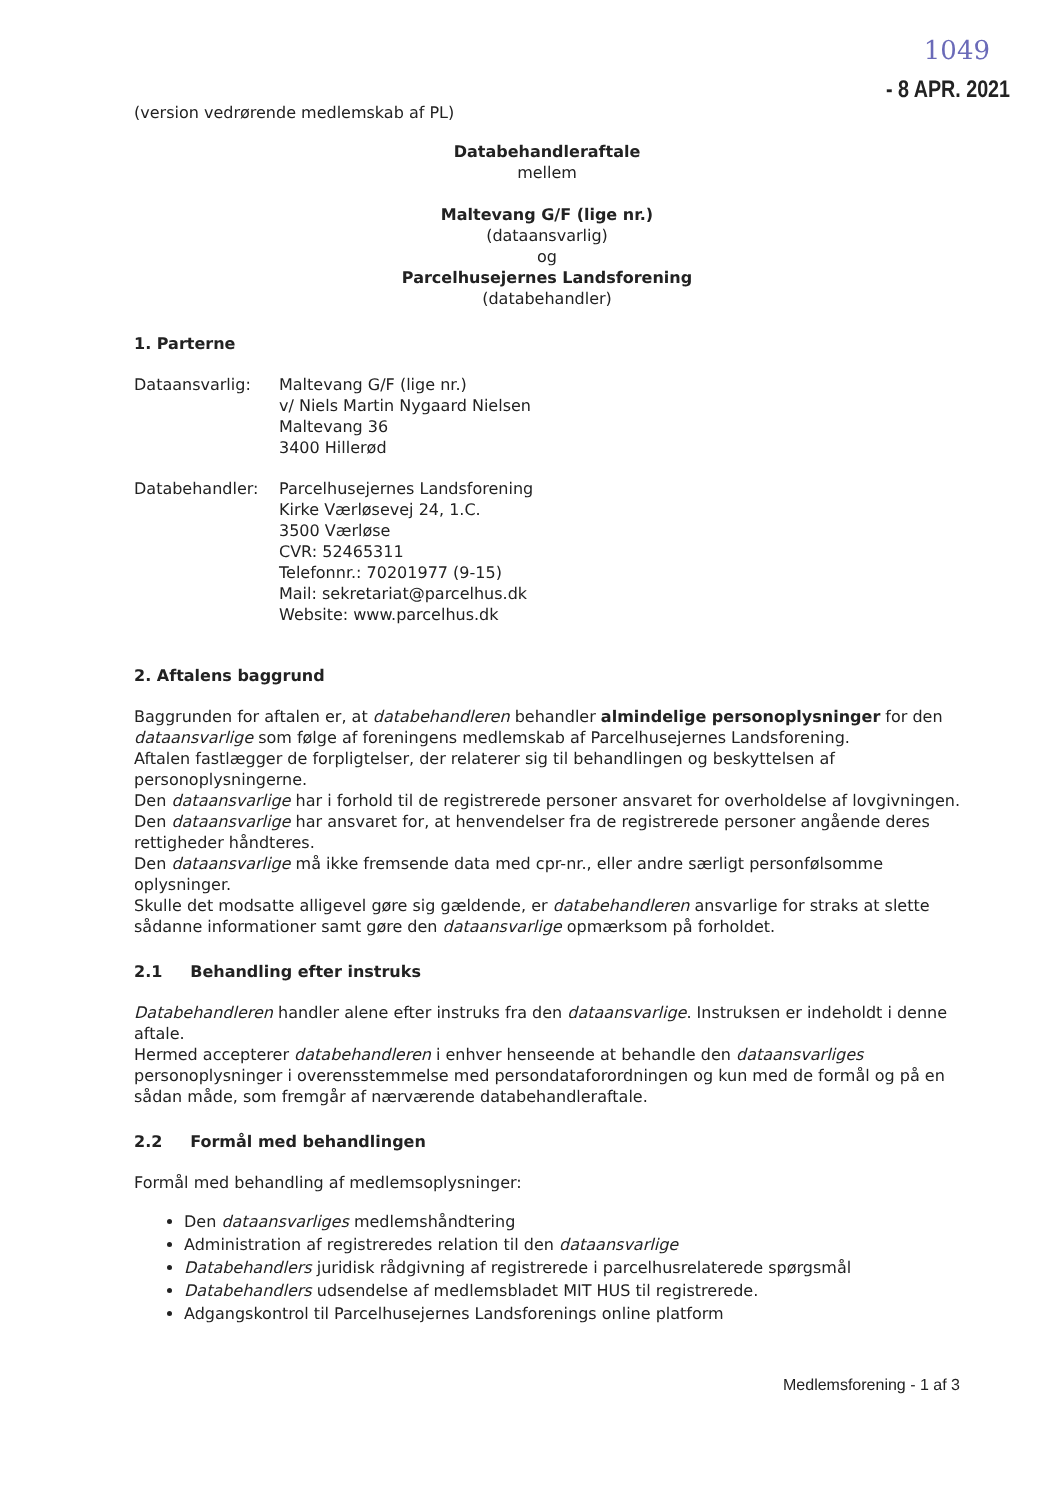1049
- 8 APR. 2021
(version vedrørende medlemskab af PL)
Databehandleraftale
mellem
Maltevang G/F (lige nr.)
(dataansvarlig)
og
Parcelhusejernes Landsforening
(databehandler)
1. Parterne
Dataansvarlig: Maltevang G/F (lige nr.)
v/ Niels Martin Nygaard Nielsen
Maltevang 36
3400 Hillerød
Databehandler: Parcelhusejernes Landsforening
Kirke Værløsevej 24, 1.C.
3500 Værløse
CVR: 52465311
Telefonnr.: 70201977 (9-15)
Mail: sekretariat@parcelhus.dk
Website: www.parcelhus.dk
2. Aftalens baggrund
Baggrunden for aftalen er, at databehandleren behandler almindelige personoplysninger for den dataansvarlige som følge af foreningens medlemskab af Parcelhusejernes Landsforening.
Aftalen fastlægger de forpligtelser, der relaterer sig til behandlingen og beskyttelsen af personoplysningerne.
Den dataansvarlige har i forhold til de registrerede personer ansvaret for overholdelse af lovgivningen.
Den dataansvarlige har ansvaret for, at henvendelser fra de registrerede personer angående deres rettigheder håndteres.
Den dataansvarlige må ikke fremsende data med cpr-nr., eller andre særligt personfølsomme oplysninger.
Skulle det modsatte alligevel gøre sig gældende, er databehandleren ansvarlige for straks at slette sådanne informationer samt gøre den dataansvarlige opmærksom på forholdet.
2.1 Behandling efter instruks
Databehandleren handler alene efter instruks fra den dataansvarlige. Instruksen er indeholdt i denne aftale.
Hermed accepterer databehandleren i enhver henseende at behandle den dataansvarliges personoplysninger i overensstemmelse med persondataforordningen og kun med de formål og på en sådan måde, som fremgår af nærværende databehandleraftale.
2.2 Formål med behandlingen
Formål med behandling af medlemsoplysninger:
Den dataansvarliges medlemshåndtering
Administration af registreredes relation til den dataansvarlige
Databehandlers juridisk rådgivning af registrerede i parcelhusrelaterede spørgsmål
Databehandlers udsendelse af medlemsbladet MIT HUS til registrerede.
Adgangskontrol til Parcelhusejernes Landsforenings online platform
Medlemsforening - 1 af 3